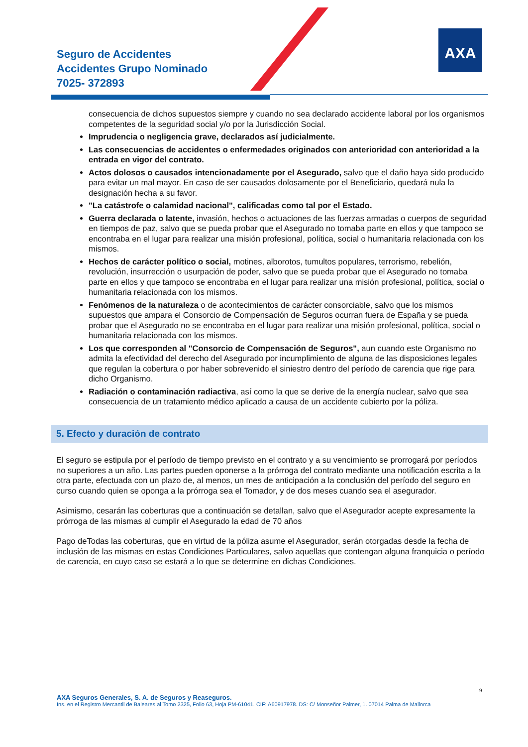AXA
Seguro de Accidentes
Accidentes Grupo Nominado
7025- 372893
consecuencia de dichos supuestos siempre y cuando no sea declarado accidente laboral por los organismos competentes de la seguridad social y/o por la Jurisdicción Social.
Imprudencia o negligencia grave, declarados así judicialmente.
Las consecuencias de accidentes o enfermedades originados con anterioridad con anterioridad a la entrada en vigor del contrato.
Actos dolosos o causados intencionadamente por el Asegurado, salvo que el daño haya sido producido para evitar un mal mayor. En caso de ser causados dolosamente por el Beneficiario, quedará nula la designación hecha a su favor.
"La catástrofe o calamidad nacional", calificadas como tal por el Estado.
Guerra declarada o latente, invasión, hechos o actuaciones de las fuerzas armadas o cuerpos de seguridad en tiempos de paz, salvo que se pueda probar que el Asegurado no tomaba parte en ellos y que tampoco se encontraba en el lugar para realizar una misión profesional, política, social o humanitaria relacionada con los mismos.
Hechos de carácter político o social, motines, alborotos, tumultos populares, terrorismo, rebelión, revolución, insurrección o usurpación de poder, salvo que se pueda probar que el Asegurado no tomaba parte en ellos y que tampoco se encontraba en el lugar para realizar una misión profesional, política, social o humanitaria relacionada con los mismos.
Fenómenos de la naturaleza o de acontecimientos de carácter consorciable, salvo que los mismos supuestos que ampara el Consorcio de Compensación de Seguros ocurran fuera de España y se pueda probar que el Asegurado no se encontraba en el lugar para realizar una misión profesional, política, social o humanitaria relacionada con los mismos.
Los que corresponden al "Consorcio de Compensación de Seguros", aun cuando este Organismo no admita la efectividad del derecho del Asegurado por incumplimiento de alguna de las disposiciones legales que regulan la cobertura o por haber sobrevenido el siniestro dentro del período de carencia que rige para dicho Organismo.
Radiación o contaminación radiactiva, así como la que se derive de la energía nuclear, salvo que sea consecuencia de un tratamiento médico aplicado a causa de un accidente cubierto por la póliza.
5. Efecto y duración de contrato
El seguro se estipula por el período de tiempo previsto en el contrato y a su vencimiento se prorrogará por períodos no superiores a un año. Las partes pueden oponerse a la prórroga del contrato mediante una notificación escrita a la otra parte, efectuada con un plazo de, al menos, un mes de anticipación a la conclusión del período del seguro en curso cuando quien se oponga a la prórroga sea el Tomador, y de dos meses cuando sea el asegurador.
Asimismo, cesarán las coberturas que a continuación se detallan, salvo que el Asegurador acepte expresamente la prórroga de las mismas al cumplir el Asegurado la edad de 70 años
Pago deTodas las coberturas, que en virtud de la póliza asume el Asegurador, serán otorgadas desde la fecha de inclusión de las mismas en estas Condiciones Particulares, salvo aquellas que contengan alguna franquicia o período de carencia, en cuyo caso se estará a lo que se determine en dichas Condiciones.
9
AXA Seguros Generales, S. A. de Seguros y Reaseguros.
Ins. en el Registro Mercantil de Baleares al Tomo 2325, Folio 63, Hoja PM-61041. CIF: A60917978. DS: C/ Monseñor Palmer, 1. 07014 Palma de Mallorca